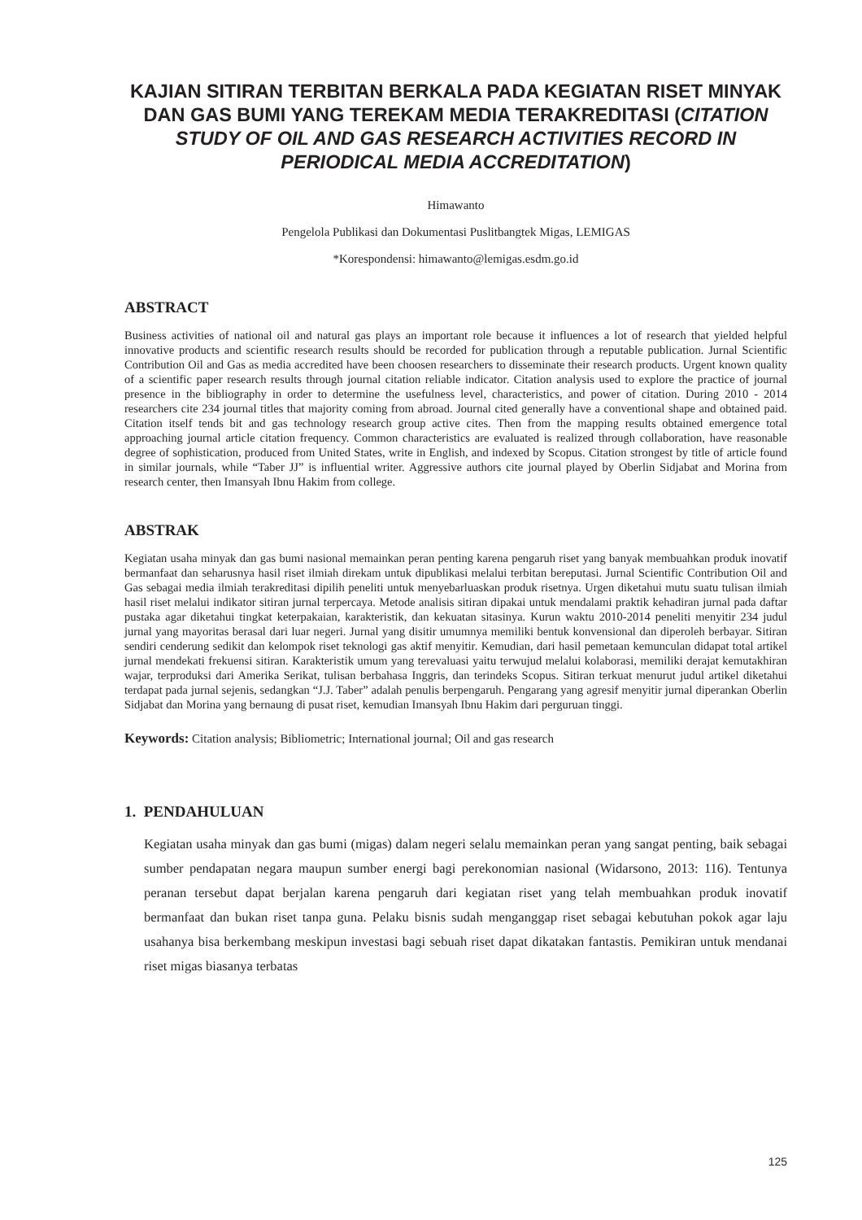KAJIAN SITIRAN TERBITAN BERKALA PADA KEGIATAN RISET MINYAK DAN GAS BUMI YANG TEREKAM MEDIA TERAKREDITASI (CITATION STUDY OF OIL AND GAS RESEARCH ACTIVITIES RECORD IN PERIODICAL MEDIA ACCREDITATION)
Himawanto
Pengelola Publikasi dan Dokumentasi Puslitbangtek Migas, LEMIGAS
*Korespondensi: himawanto@lemigas.esdm.go.id
ABSTRACT
Business activities of national oil and natural gas plays an important role because it influences a lot of research that yielded helpful innovative products and scientific research results should be recorded for publication through a reputable publication. Jurnal Scientific Contribution Oil and Gas as media accredited have been choosen researchers to disseminate their research products. Urgent known quality of a scientific paper research results through journal citation reliable indicator. Citation analysis used to explore the practice of journal presence in the bibliography in order to determine the usefulness level, characteristics, and power of citation. During 2010 - 2014 researchers cite 234 journal titles that majority coming from abroad. Journal cited generally have a conventional shape and obtained paid. Citation itself tends bit and gas technology research group active cites. Then from the mapping results obtained emergence total approaching journal article citation frequency. Common characteristics are evaluated is realized through collaboration, have reasonable degree of sophistication, produced from United States, write in English, and indexed by Scopus. Citation strongest by title of article found in similar journals, while “Taber JJ” is influential writer. Aggressive authors cite journal played by Oberlin Sidjabat and Morina from research center, then Imansyah Ibnu Hakim from college.
ABSTRAK
Kegiatan usaha minyak dan gas bumi nasional memainkan peran penting karena pengaruh riset yang banyak membuahkan produk inovatif bermanfaat dan seharusnya hasil riset ilmiah direkam untuk dipublikasi melalui terbitan bereputasi. Jurnal Scientific Contribution Oil and Gas sebagai media ilmiah terakreditasi dipilih peneliti untuk menyebarluaskan produk risetnya. Urgen diketahui mutu suatu tulisan ilmiah hasil riset melalui indikator sitiran jurnal terpercaya. Metode analisis sitiran dipakai untuk mendalami praktik kehadiran jurnal pada daftar pustaka agar diketahui tingkat keterpakaian, karakteristik, dan kekuatan sitasinya. Kurun waktu 2010-2014 peneliti menyitir 234 judul jurnal yang mayoritas berasal dari luar negeri. Jurnal yang disitir umumnya memiliki bentuk konvensional dan diperoleh berbayar. Sitiran sendiri cenderung sedikit dan kelompok riset teknologi gas aktif menyitir. Kemudian, dari hasil pemetaan kemunculan didapat total artikel jurnal mendekati frekuensi sitiran. Karakteristik umum yang terevaluasi yaitu terwujud melalui kolaborasi, memiliki derajat kemutakhiran wajar, terproduksi dari Amerika Serikat, tulisan berbahasa Inggris, dan terindeks Scopus. Sitiran terkuat menurut judul artikel diketahui terdapat pada jurnal sejenis, sedangkan “J.J. Taber” adalah penulis berpengaruh. Pengarang yang agresif menyitir jurnal diperankan Oberlin Sidjabat dan Morina yang bernaung di pusat riset, kemudian Imansyah Ibnu Hakim dari perguruan tinggi.
Keywords: Citation analysis; Bibliometric; International journal; Oil and gas research
1. PENDAHULUAN
Kegiatan usaha minyak dan gas bumi (migas) dalam negeri selalu memainkan peran yang sangat penting, baik sebagai sumber pendapatan negara maupun sumber energi bagi perekonomian nasional (Widarsono, 2013: 116). Tentunya peranan tersebut dapat berjalan karena pengaruh dari kegiatan riset yang telah membuahkan produk inovatif bermanfaat dan bukan riset tanpa guna. Pelaku bisnis sudah menganggap riset sebagai kebutuhan pokok agar laju usahanya bisa berkembang meskipun investasi bagi sebuah riset dapat dikatakan fantastis. Pemikiran untuk mendanai riset migas biasanya terbatas
125